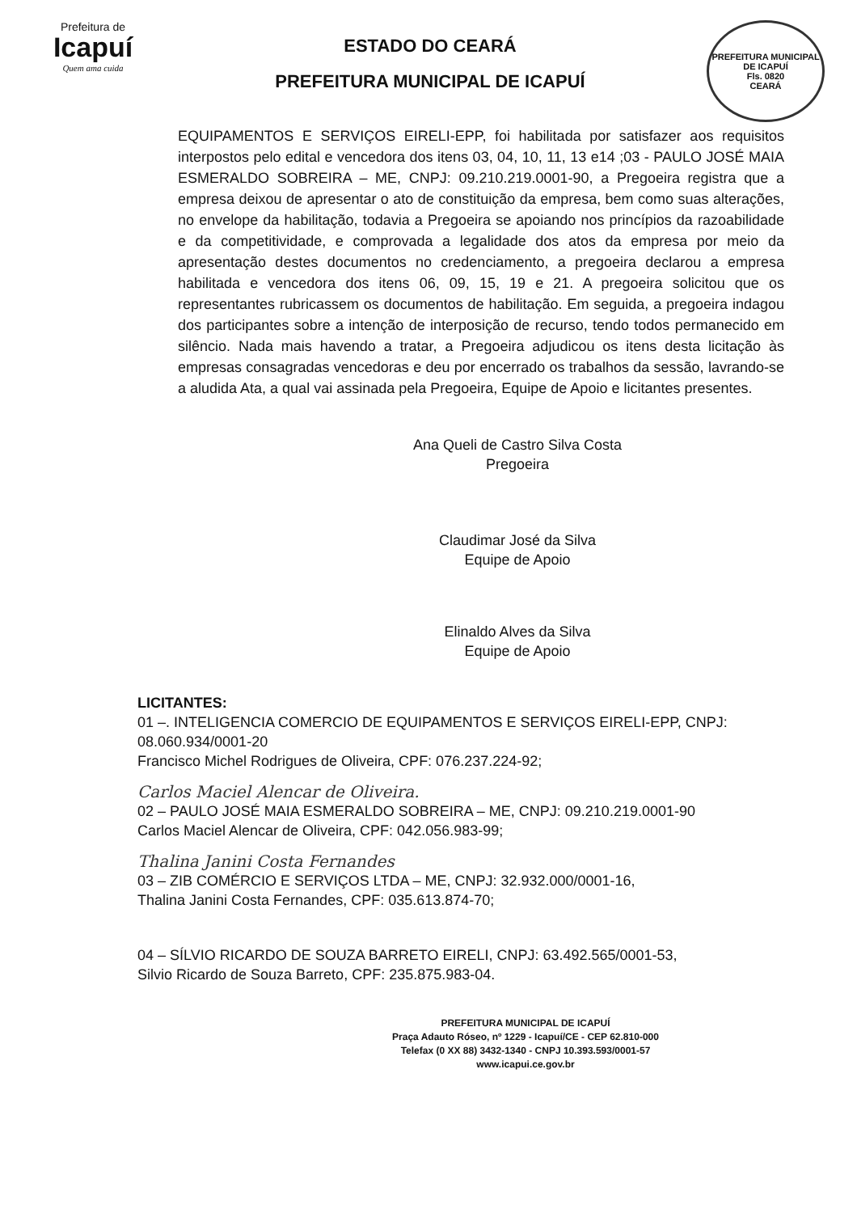Prefeitura de
Icapuí
Quem ama cuida
ESTADO DO CEARÁ
PREFEITURA MUNICIPAL DE ICAPUÍ
PREFEITURA MUNICIPAL DE ICAPUÍ
Fls. 0820
CEARÁ
EQUIPAMENTOS E SERVIÇOS EIRELI-EPP, foi habilitada por satisfazer aos requisitos interpostos pelo edital e vencedora dos itens 03, 04, 10, 11, 13 e14 ;03 - PAULO JOSÉ MAIA ESMERALDO SOBREIRA – ME, CNPJ: 09.210.219.0001-90, a Pregoeira registra que a empresa deixou de apresentar o ato de constituição da empresa, bem como suas alterações, no envelope da habilitação, todavia a Pregoeira se apoiando nos princípios da razoabilidade e da competitividade, e comprovada a legalidade dos atos da empresa por meio da apresentação destes documentos no credenciamento, a pregoeira declarou a empresa habilitada e vencedora dos itens 06, 09, 15, 19 e 21. A pregoeira solicitou que os representantes rubricassem os documentos de habilitação. Em seguida, a pregoeira indagou dos participantes sobre a intenção de interposição de recurso, tendo todos permanecido em silêncio. Nada mais havendo a tratar, a Pregoeira adjudicou os itens desta licitação às empresas consagradas vencedoras e deu por encerrado os trabalhos da sessão, lavrando-se a aludida Ata, a qual vai assinada pela Pregoeira, Equipe de Apoio e licitantes presentes.
Ana Queli de Castro Silva Costa
Pregoeira
Claudimar José da Silva
Equipe de Apoio
Elinaldo Alves da Silva
Equipe de Apoio
LICITANTES:
01 –. INTELIGENCIA COMERCIO DE EQUIPAMENTOS E SERVIÇOS EIRELI-EPP, CNPJ: 08.060.934/0001-20
Francisco Michel Rodrigues de Oliveira, CPF: 076.237.224-92;
Carlos Maciel Alencar de Oliveira.
02 – PAULO JOSÉ MAIA ESMERALDO SOBREIRA – ME, CNPJ: 09.210.219.0001-90
Carlos Maciel Alencar de Oliveira, CPF: 042.056.983-99;
Thalina Janini Costa Fernandes
03 – ZIB COMÉRCIO E SERVIÇOS LTDA – ME, CNPJ: 32.932.000/0001-16,
Thalina Janini Costa Fernandes, CPF: 035.613.874-70;
04 – SÍLVIO RICARDO DE SOUZA BARRETO EIRELI, CNPJ: 63.492.565/0001-53,
Silvio Ricardo de Souza Barreto, CPF: 235.875.983-04.
PREFEITURA MUNICIPAL DE ICAPUÍ
Praça Adauto Róseo, nº 1229 - Icapuí/CE - CEP 62.810-000
Telefax (0 XX 88) 3432-1340 - CNPJ 10.393.593/0001-57
www.icapui.ce.gov.br